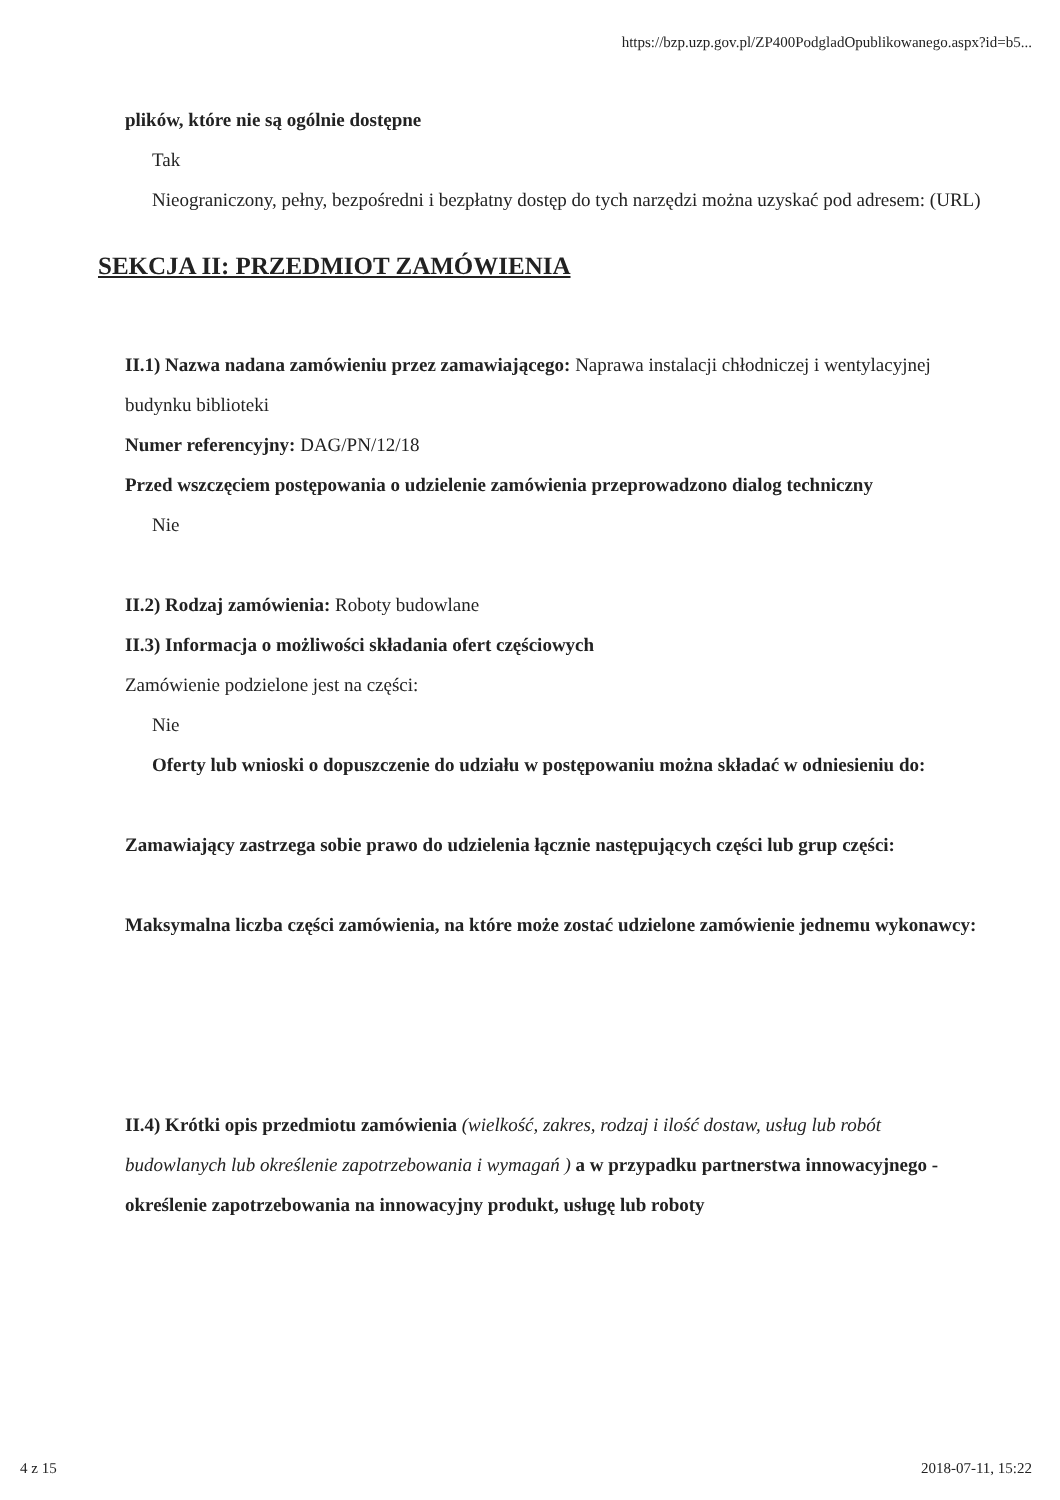https://bzp.uzp.gov.pl/ZP400PodgladOpublikowanego.aspx?id=b5...
plików, które nie są ogólnie dostępne
Tak
Nieograniczony, pełny, bezpośredni i bezpłatny dostęp do tych narzędzi można uzyskać pod adresem: (URL)
SEKCJA II: PRZEDMIOT ZAMÓWIENIA
II.1) Nazwa nadana zamówieniu przez zamawiającego: Naprawa instalacji chłodniczej i wentylacyjnej budynku biblioteki
Numer referencyjny: DAG/PN/12/18
Przed wszczęciem postępowania o udzielenie zamówienia przeprowadzono dialog techniczny
Nie
II.2) Rodzaj zamówienia: Roboty budowlane
II.3) Informacja o możliwości składania ofert częściowych
Zamówienie podzielone jest na części:
Nie
Oferty lub wnioski o dopuszczenie do udziału w postępowaniu można składać w odniesieniu do:
Zamawiający zastrzega sobie prawo do udzielenia łącznie następujących części lub grup części:
Maksymalna liczba części zamówienia, na które może zostać udzielone zamówienie jednemu wykonawcy:
II.4) Krótki opis przedmiotu zamówienia (wielkość, zakres, rodzaj i ilość dostaw, usług lub robót budowlanych lub określenie zapotrzebowania i wymagań ) a w przypadku partnerstwa innowacyjnego - określenie zapotrzebowania na innowacyjny produkt, usługę lub roboty
4 z 15 2018-07-11, 15:22